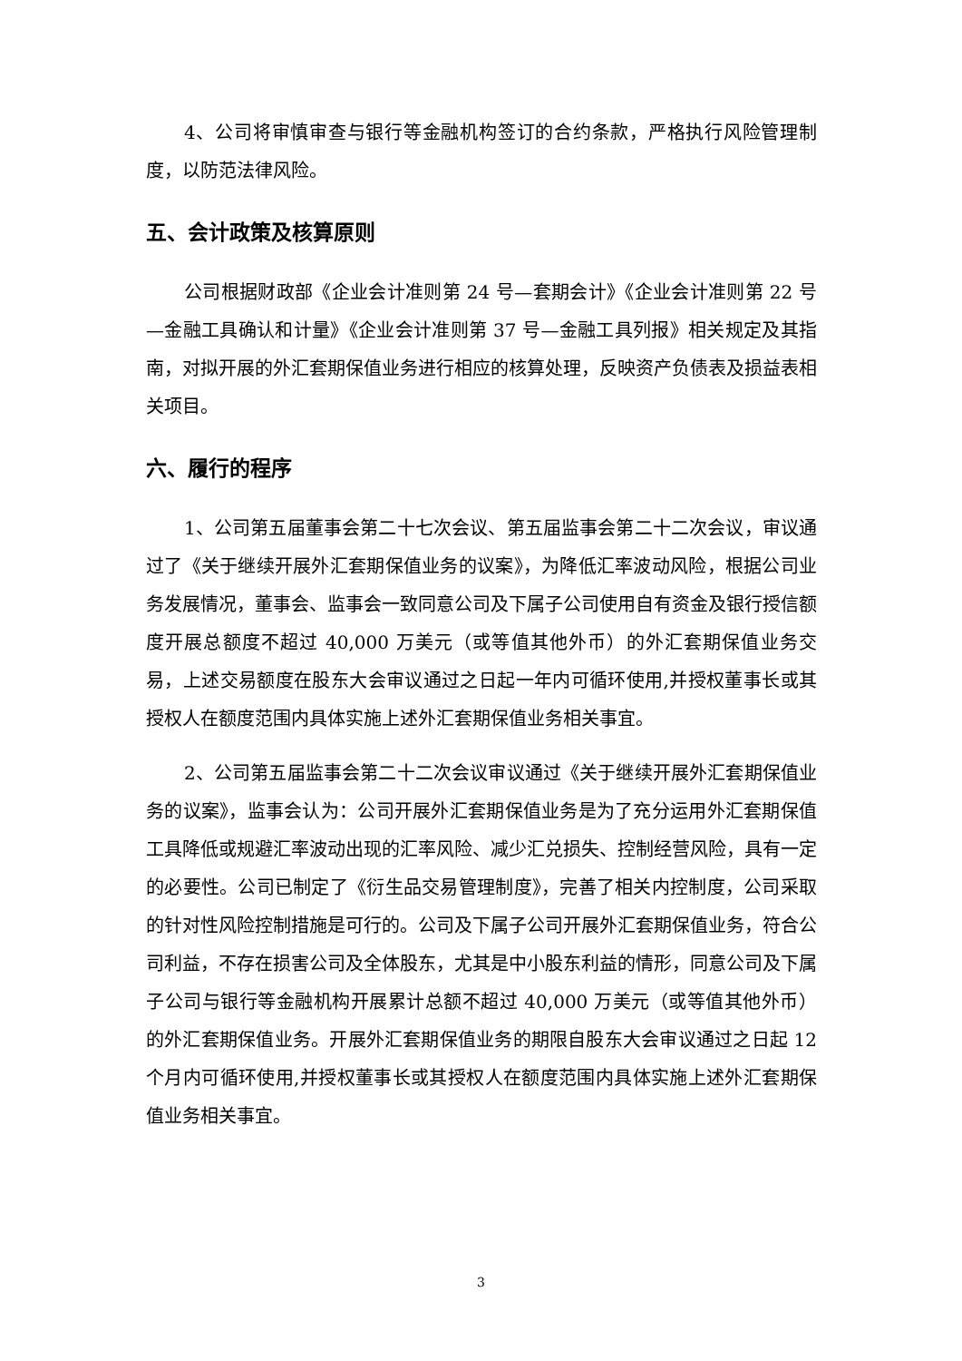4、公司将审慎审查与银行等金融机构签订的合约条款，严格执行风险管理制度，以防范法律风险。
五、会计政策及核算原则
公司根据财政部《企业会计准则第 24 号—套期会计》《企业会计准则第 22 号—金融工具确认和计量》《企业会计准则第 37 号—金融工具列报》相关规定及其指南，对拟开展的外汇套期保值业务进行相应的核算处理，反映资产负债表及损益表相关项目。
六、履行的程序
1、公司第五届董事会第二十七次会议、第五届监事会第二十二次会议，审议通过了《关于继续开展外汇套期保值业务的议案》，为降低汇率波动风险，根据公司业务发展情况，董事会、监事会一致同意公司及下属子公司使用自有资金及银行授信额度开展总额度不超过 40,000 万美元（或等值其他外币）的外汇套期保值业务交易，上述交易额度在股东大会审议通过之日起一年内可循环使用,并授权董事长或其授权人在额度范围内具体实施上述外汇套期保值业务相关事宜。
2、公司第五届监事会第二十二次会议审议通过《关于继续开展外汇套期保值业务的议案》，监事会认为：公司开展外汇套期保值业务是为了充分运用外汇套期保值工具降低或规避汇率波动出现的汇率风险、减少汇兑损失、控制经营风险，具有一定的必要性。公司已制定了《衍生品交易管理制度》，完善了相关内控制度，公司采取的针对性风险控制措施是可行的。公司及下属子公司开展外汇套期保值业务，符合公司利益，不存在损害公司及全体股东，尤其是中小股东利益的情形，同意公司及下属子公司与银行等金融机构开展累计总额不超过 40,000 万美元（或等值其他外币）的外汇套期保值业务。开展外汇套期保值业务的期限自股东大会审议通过之日起 12 个月内可循环使用,并授权董事长或其授权人在额度范围内具体实施上述外汇套期保值业务相关事宜。
3